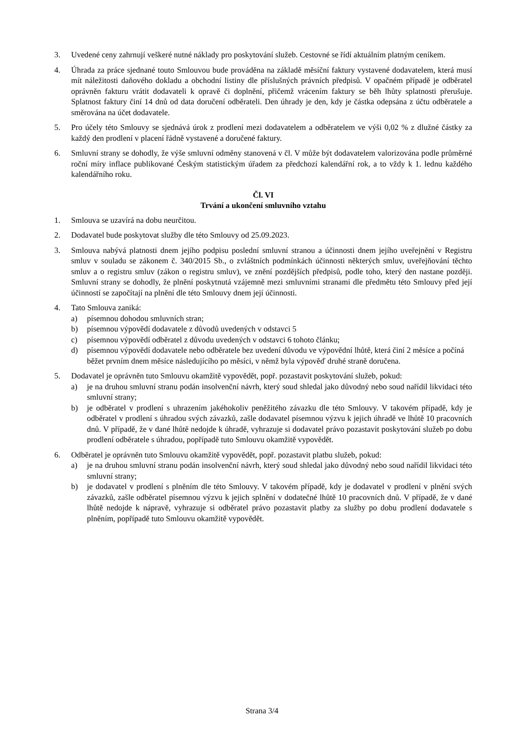3. Uvedené ceny zahrnují veškeré nutné náklady pro poskytování služeb. Cestovné se řídí aktuálním platným ceníkem.
4. Úhrada za práce sjednané touto Smlouvou bude prováděna na základě měsíční faktury vystavené dodavatelem, která musí mít náležitosti daňového dokladu a obchodní listiny dle příslušných právních předpisů. V opačném případě je odběratel oprávněn fakturu vrátit dodavateli k opravě či doplnění, přičemž vrácením faktury se běh lhůty splatnosti přerušuje. Splatnost faktury činí 14 dnů od data doručení odběrateli. Den úhrady je den, kdy je částka odepsána z účtu odběratele a směrována na účet dodavatele.
5. Pro účely této Smlouvy se sjednává úrok z prodlení mezi dodavatelem a odběratelem ve výši 0,02 % z dlužné částky za každý den prodlení v placení řádně vystavené a doručené faktury.
6. Smluvní strany se dohodly, že výše smluvní odměny stanovená v čl. V může být dodavatelem valorizována podle průměrné roční míry inflace publikované Českým statistickým úřadem za předchozí kalendářní rok, a to vždy k 1. lednu každého kalendářního roku.
Čl. VI
Trvání a ukončení smluvního vztahu
1. Smlouva se uzavírá na dobu neurčitou.
2. Dodavatel bude poskytovat služby dle této Smlouvy od 25.09.2023.
3. Smlouva nabývá platnosti dnem jejího podpisu poslední smluvní stranou a účinnosti dnem jejího uveřejnění v Registru smluv v souladu se zákonem č. 340/2015 Sb., o zvláštních podmínkách účinnosti některých smluv, uveřejňování těchto smluv a o registru smluv (zákon o registru smluv), ve znění pozdějších předpisů, podle toho, který den nastane později. Smluvní strany se dohodly, že plnění poskytnutá vzájemně mezi smluvními stranami dle předmětu této Smlouvy před její účinností se započítají na plnění dle této Smlouvy dnem její účinnosti.
4. Tato Smlouva zaniká:
a) písemnou dohodou smluvních stran;
b) písemnou výpovědí dodavatele z důvodů uvedených v odstavci 5
c) písemnou výpovědí odběratel z důvodu uvedených v odstavci 6 tohoto článku;
d) písemnou výpovědí dodavatele nebo odběratele bez uvedení důvodu ve výpovědní lhůtě, která činí 2 měsíce a počíná běžet prvním dnem měsíce následujícího po měsíci, v němž byla výpověď druhé straně doručena.
5. Dodavatel je oprávněn tuto Smlouvu okamžitě vypovědět, popř. pozastavit poskytování služeb, pokud:
a) je na druhou smluvní stranu podán insolvenční návrh, který soud shledal jako důvodný nebo soud nařídil likvidaci této smluvní strany;
b) je odběratel v prodlení s uhrazením jakéhokoliv peněžitého závazku dle této Smlouvy. V takovém případě, kdy je odběratel v prodlení s úhradou svých závazků, zašle dodavatel písemnou výzvu k jejich úhradě ve lhůtě 10 pracovních dnů. V případě, že v dané lhůtě nedojde k úhradě, vyhrazuje si dodavatel právo pozastavit poskytování služeb po dobu prodlení odběratele s úhradou, popřípadě tuto Smlouvu okamžitě vypovědět.
6. Odběratel je oprávněn tuto Smlouvu okamžitě vypovědět, popř. pozastavit platbu služeb, pokud:
a) je na druhou smluvní stranu podán insolvenční návrh, který soud shledal jako důvodný nebo soud nařídil likvidaci této smluvní strany;
b) je dodavatel v prodlení s plněním dle této Smlouvy. V takovém případě, kdy je dodavatel v prodlení v plnění svých závazků, zašle odběratel písemnou výzvu k jejich splnění v dodatečné lhůtě 10 pracovních dnů. V případě, že v dané lhůtě nedojde k nápravě, vyhrazuje si odběratel právo pozastavit platby za služby po dobu prodlení dodavatele s plněním, popřípadě tuto Smlouvu okamžitě vypovědět.
Strana 3/4